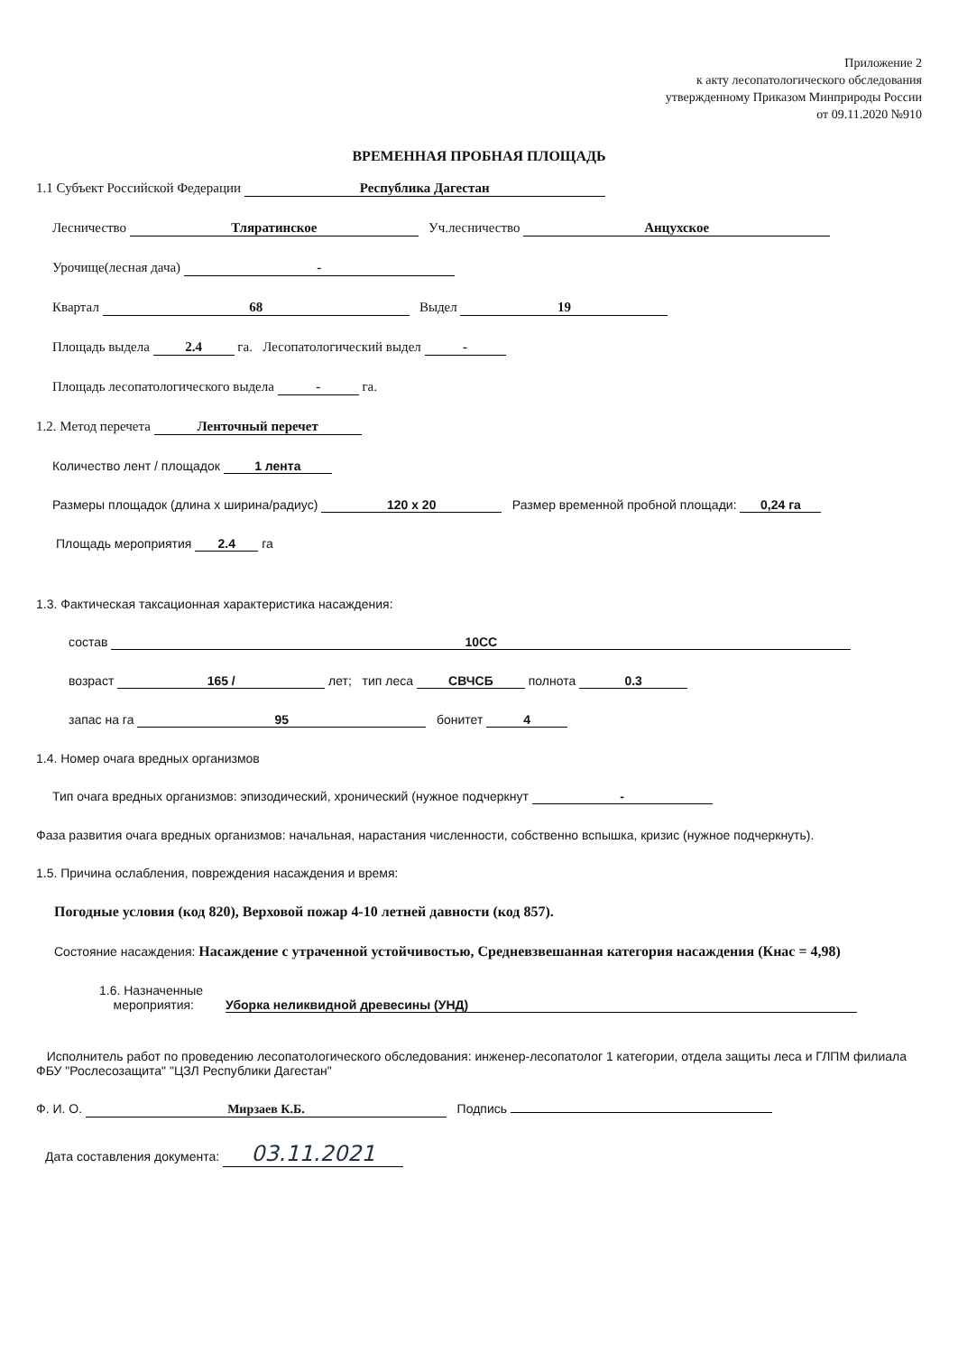Приложение 2
к акту лесопатологического обследования
утвержденному Приказом Минприроды России
от 09.11.2020 №910
ВРЕМЕННАЯ ПРОБНАЯ ПЛОЩАДЬ
1.1 Субъект Российской Федерации Республика Дагестан
Лесничество Тляратинское Уч.лесничество Анцухское
Урочище(лесная дача) -
Квартал 68 Выдел 19
Площадь выдела 2.4 га. Лесопатологический выдел -
Площадь лесопатологического выдела - га.
1.2. Метод перечета Ленточный перечет
Количество лент / площадок 1 лента
Размеры площадок (длина х ширина/радиус) 120 х 20 Размер временной пробной площади: 0,24 га
Площадь мероприятия 2.4 га
1.3. Фактическая таксационная характеристика насаждения:
состав 10СС
возраст 165 / лет; тип леса СВЧСБ полнота 0.3
запас на га 95 бонитет 4
1.4. Номер очага вредных организмов
Тип очага вредных организмов: эпизодический, хронический (нужное подчеркнут -
Фаза развития очага вредных организмов: начальная, нарастания численности, собственно вспышка, кризис (нужное подчеркнуть).
1.5. Причина ослабления, повреждения насаждения и время:
Погодные условия (код 820), Верховой пожар 4-10 летней давности (код 857).
Состояние насаждения: Насаждение с утраченной устойчивостью, Средневзвешанная категория насаждения (Кнас = 4,98)
1.6. Назначенные
мероприятия: Уборка неликвидной древесины (УНД)
Исполнитель работ по проведению лесопатологического обследования: инженер-лесопатолог 1 категории, отдела защиты леса и ГЛПМ филиала ФБУ "Рослесозащита" "ЦЗЛ Республики Дагестан"
Ф. И. О. Мирзаев К.Б. Подпись
Дата составления документа: 03.11.2021